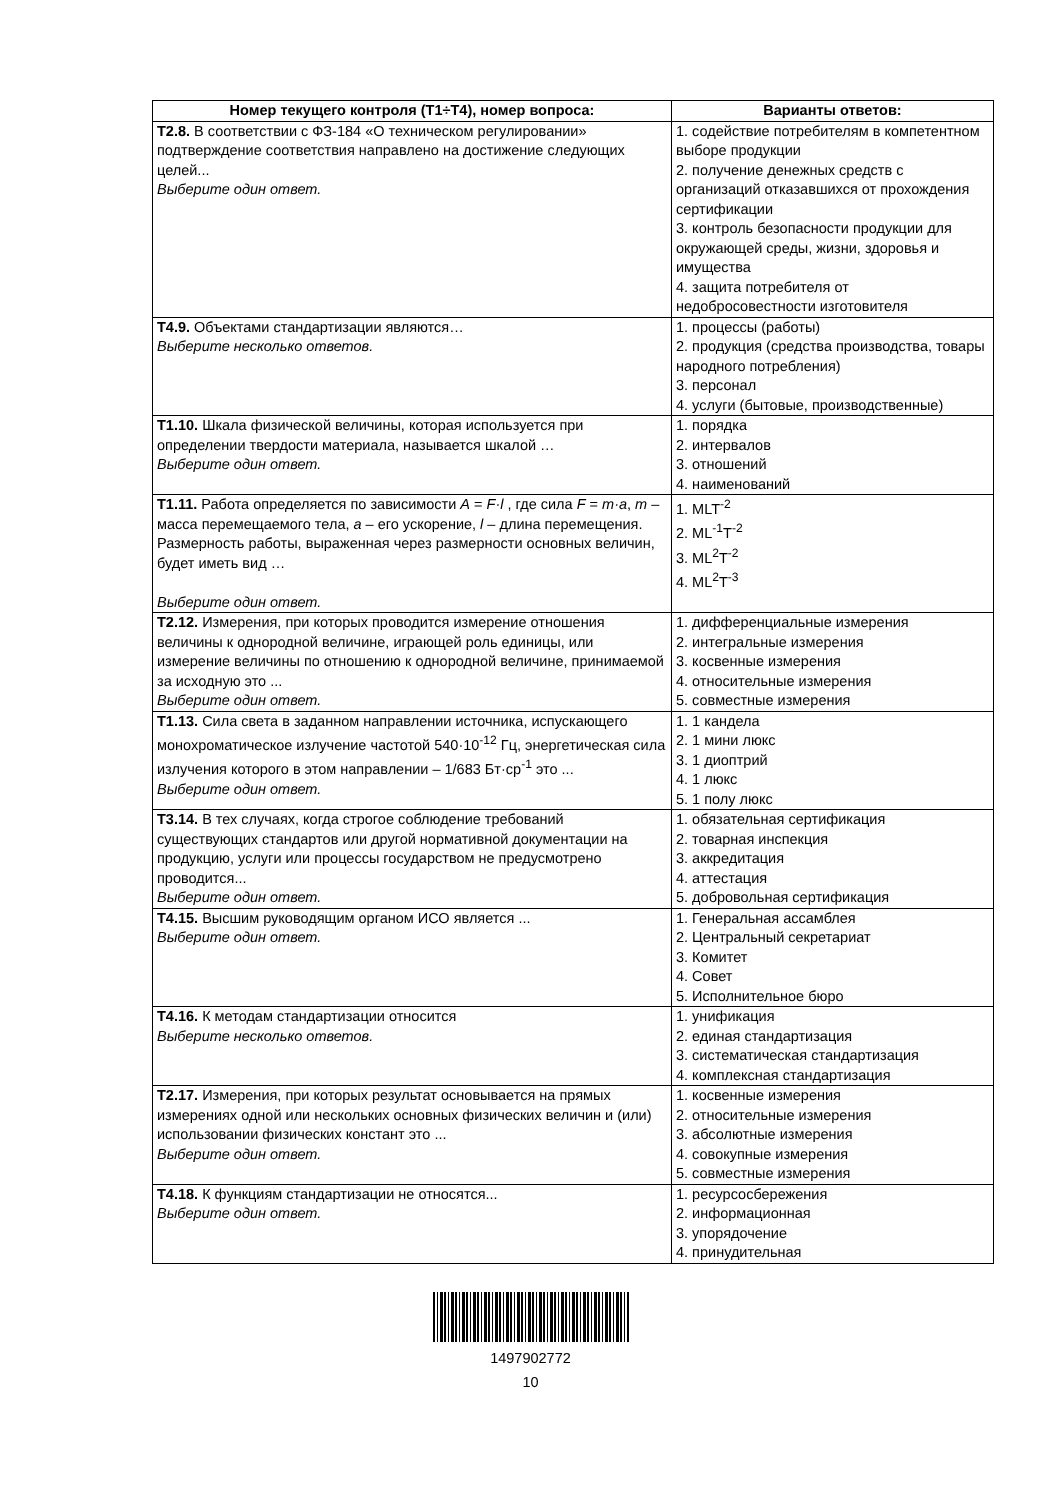| Номер текущего контроля (Т1÷Т4), номер вопроса: | Варианты ответов: |
| --- | --- |
| Т2.8. В соответствии с ФЗ-184 «О техническом регулировании» подтверждение соответствия направлено на достижение следующих целей... Выберите один ответ. | 1. содействие потребителям в компетентном выборе продукции 2. получение денежных средств с организаций отказавшихся от прохождения сертификации 3. контроль безопасности продукции для окружающей среды, жизни, здоровья и имущества 4. защита потребителя от недобросовестности изготовителя |
| Т4.9. Объектами стандартизации являются… Выберите несколько ответов. | 1. процессы (работы) 2. продукция (средства производства, товары народного потребления) 3. персонал 4. услуги (бытовые, производственные) |
| Т1.10. Шкала физической величины, которая используется при определении твердости материала, называется шкалой … Выберите один ответ. | 1. порядка 2. интервалов 3. отношений 4. наименований |
| Т1.11. Работа определяется по зависимости A = F·l , где сила F = m·a , m – масса перемещаемого тела, a – его ускорение, l – длина перемещения. Размерность работы, выраженная через размерности основных величин, будет иметь вид … Выберите один ответ. | 1. MLT<sup>-2</sup> 2. ML<sup>-1</sup>T<sup>-2</sup> 3. ML<sup>2</sup>T<sup>-2</sup> 4. ML<sup>2</sup>T<sup>-3</sup> |
| Т2.12. Измерения, при которых проводится измерение отношения величины к однородной величине, играющей роль единицы, или измерение величины по отношению к однородной величине, принимаемой за исходную это ... Выберите один ответ. | 1. дифференциальные измерения 2. интегральные измерения 3. косвенные измерения 4. относительные измерения 5. совместные измерения |
| Т1.13. Сила света в заданном направлении источника, испускающего монохроматическое излучение частотой 540·10<sup>-12</sup> Гц, энергетическая сила излучения которого в этом направлении – 1/683 Бт·ср<sup>-1</sup> это ... Выберите один ответ. | 1. 1 кандела 2. 1 мини люкс 3. 1 диоптрий 4. 1 люкс 5. 1 полу люкс |
| Т3.14. В тех случаях, когда строгое соблюдение требований существующих стандартов или другой нормативной документации на продукцию, услуги или процессы государством не предусмотрено проводится... Выберите один ответ. | 1. обязательная сертификация 2. товарная инспекция 3. аккредитация 4. аттестация 5. добровольная сертификация |
| Т4.15. Высшим руководящим органом ИСО является ... Выберите один ответ. | 1. Генеральная ассамблея 2. Центральный секретариат 3. Комитет 4. Совет 5. Исполнительное бюро |
| Т4.16. К методам стандартизации относится Выберите несколько ответов. | 1. унификация 2. единая стандартизация 3. систематическая стандартизация 4. комплексная стандартизация |
| Т2.17. Измерения, при которых результат основывается на прямых измерениях одной или нескольких основных физических величин и (или) использовании физических констант это ... Выберите один ответ. | 1. косвенные измерения 2. относительные измерения 3. абсолютные измерения 4. совокупные измерения 5. совместные измерения |
| Т4.18. К функциям стандартизации не относятся... Выберите один ответ. | 1. ресурсосбережения 2. информационная 3. упорядочение 4. принудительная |
1497902772
10